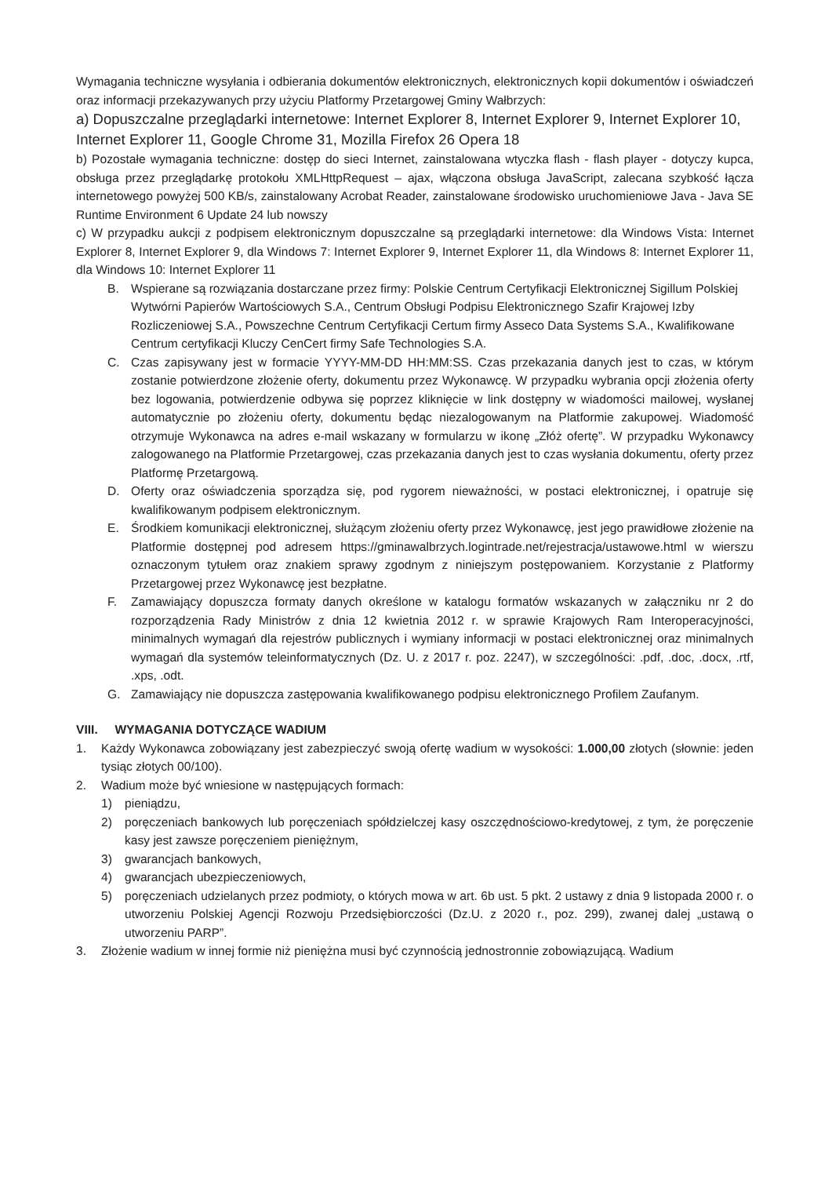Wymagania techniczne wysyłania i odbierania dokumentów elektronicznych, elektronicznych kopii dokumentów i oświadczeń oraz informacji przekazywanych przy użyciu Platformy Przetargowej Gminy Wałbrzych:
a) Dopuszczalne przeglądarki internetowe: Internet Explorer 8, Internet Explorer 9, Internet Explorer 10, Internet Explorer 11, Google Chrome 31, Mozilla Firefox 26 Opera 18
b) Pozostałe wymagania techniczne: dostęp do sieci Internet, zainstalowana wtyczka flash - flash player - dotyczy kupca, obsługa przez przeglądarkę protokołu XMLHttpRequest – ajax, włączona obsługa JavaScript, zalecana szybkość łącza internetowego powyżej 500 KB/s, zainstalowany Acrobat Reader, zainstalowane środowisko uruchomieniowe Java - Java SE Runtime Environment 6 Update 24 lub nowszy
c) W przypadku aukcji z podpisem elektronicznym dopuszczalne są przeglądarki internetowe: dla Windows Vista: Internet Explorer 8, Internet Explorer 9, dla Windows 7: Internet Explorer 9, Internet Explorer 11, dla Windows 8: Internet Explorer 11, dla Windows 10: Internet Explorer 11
B. Wspierane są rozwiązania dostarczane przez firmy: Polskie Centrum Certyfikacji Elektronicznej Sigillum Polskiej Wytwórni Papierów Wartościowych S.A., Centrum Obsługi Podpisu Elektronicznego Szafir Krajowej Izby Rozliczeniowej S.A., Powszechne Centrum Certyfikacji Certum firmy Asseco Data Systems S.A., Kwalifikowane Centrum certyfikacji Kluczy CenCert firmy Safe Technologies S.A.
C. Czas zapisywany jest w formacie YYYY-MM-DD HH:MM:SS. Czas przekazania danych jest to czas, w którym zostanie potwierdzone złożenie oferty, dokumentu przez Wykonawcę. W przypadku wybrania opcji złożenia oferty bez logowania, potwierdzenie odbywa się poprzez kliknięcie w link dostępny w wiadomości mailowej, wysłanej automatycznie po złożeniu oferty, dokumentu będąc niezalogowanym na Platformie zakupowej. Wiadomość otrzymuje Wykonawca na adres e-mail wskazany w formularzu w ikonę „Złóż ofertę”. W przypadku Wykonawcy zalogowanego na Platformie Przetargowej, czas przekazania danych jest to czas wysłania dokumentu, oferty przez Platformę Przetargową.
D. Oferty oraz oświadczenia sporządza się, pod rygorem nieważności, w postaci elektronicznej, i opatruje się kwalifikowanym podpisem elektronicznym.
E. Środkiem komunikacji elektronicznej, służącym złożeniu oferty przez Wykonawcę, jest jego prawidłowe złożenie na Platformie dostępnej pod adresem https://gminawalbrzych.logintrade.net/rejestracja/ustawowe.html w wierszu oznaczonym tytułem oraz znakiem sprawy zgodnym z niniejszym postępowaniem. Korzystanie z Platformy Przetargowej przez Wykonawcę jest bezpłatne.
F. Zamawiający dopuszcza formaty danych określone w katalogu formatów wskazanych w załączniku nr 2 do rozporządzenia Rady Ministrów z dnia 12 kwietnia 2012 r. w sprawie Krajowych Ram Interoperacyjności, minimalnych wymagań dla rejestrów publicznych i wymiany informacji w postaci elektronicznej oraz minimalnych wymagań dla systemów teleinformatycznych (Dz. U. z 2017 r. poz. 2247), w szczególności: .pdf, .doc, .docx, .rtf, .xps, .odt.
G. Zamawiający nie dopuszcza zastępowania kwalifikowanego podpisu elektronicznego Profilem Zaufanym.
VIII. WYMAGANIA DOTYCZĄCE WADIUM
1. Każdy Wykonawca zobowiązany jest zabezpieczyć swoją ofertę wadium w wysokości: 1.000,00 złotych (słownie: jeden tysiąc złotych 00/100).
2. Wadium może być wniesione w następujących formach:
1) pieniądzu,
2) poręczeniach bankowych lub poręczeniach spółdzielczej kasy oszczędnościowo-kredytowej, z tym, że poręczenie kasy jest zawsze poręczeniem pieniężnym,
3) gwarancjach bankowych,
4) gwarancjach ubezpieczeniowych,
5) poręczeniach udzielanych przez podmioty, o których mowa w art. 6b ust. 5 pkt. 2 ustawy z dnia 9 listopada 2000 r. o utworzeniu Polskiej Agencji Rozwoju Przedsiębiorczości (Dz.U. z 2020 r., poz. 299), zwanej dalej „ustawą o utworzeniu PARP”.
3. Złożenie wadium w innej formie niż pieniężna musi być czynnością jednostronnie zobowiązującą. Wadium